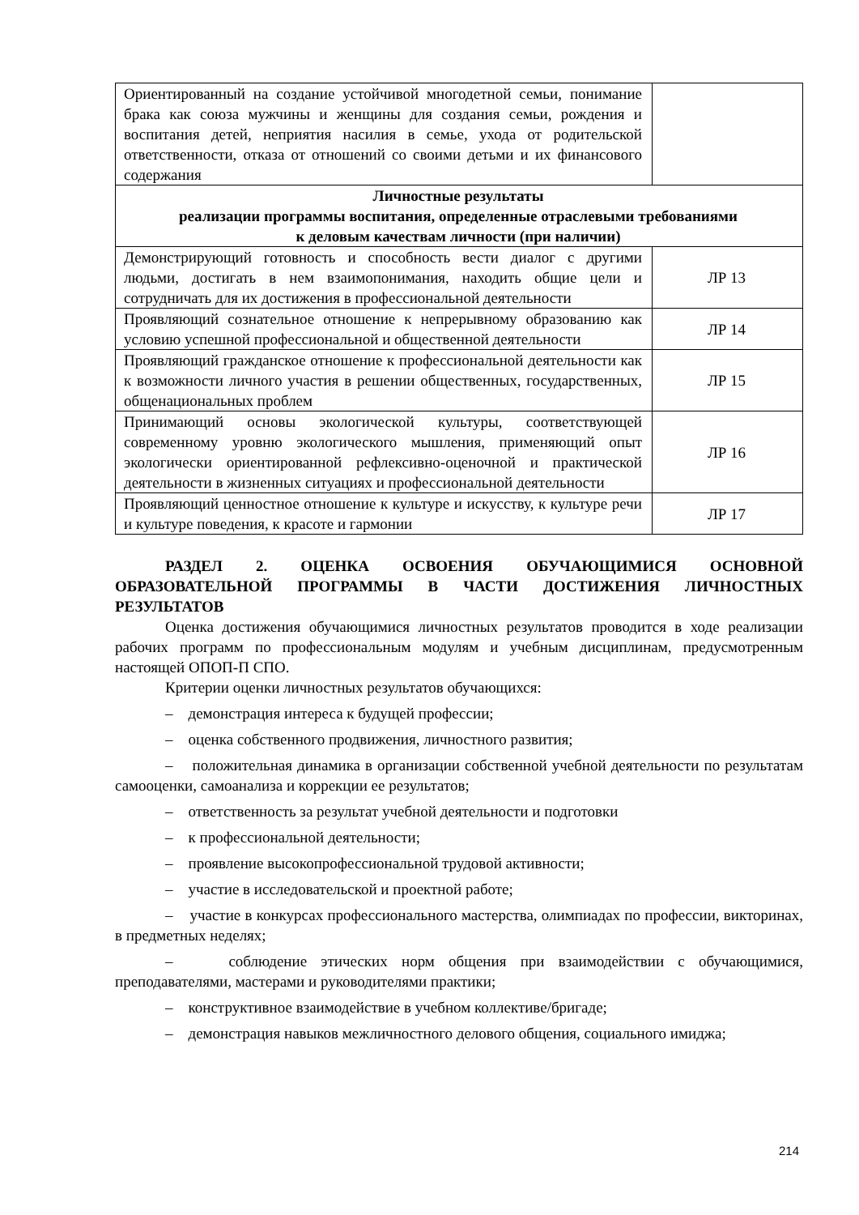| Ориентированный на создание устойчивой многодетной семьи, понимание брака как союза мужчины и женщины для создания семьи, рождения и воспитания детей, неприятия насилия в семье, ухода от родительской ответственности, отказа от отношений со своими детьми и их финансового содержания | |
| Личностные результаты реализации программы воспитания, определенные отраслевыми требованиями к деловым качествам личности (при наличии) | |
| Демонстрирующий готовность и способность вести диалог с другими людьми, достигать в нем взаимопонимания, находить общие цели и сотрудничать для их достижения в профессиональной деятельности | ЛР 13 |
| Проявляющий сознательное отношение к непрерывному образованию как условию успешной профессиональной и общественной деятельности | ЛР 14 |
| Проявляющий гражданское отношение к профессиональной деятельности как к возможности личного участия в решении общественных, государственных, общенациональных проблем | ЛР 15 |
| Принимающий основы экологической культуры, соответствующей современному уровню экологического мышления, применяющий опыт экологически ориентированной рефлексивно-оценочной и практической деятельности в жизненных ситуациях и профессиональной деятельности | ЛР 16 |
| Проявляющий ценностное отношение к культуре и искусству, к культуре речи и культуре поведения, к красоте и гармонии | ЛР 17 |
РАЗДЕЛ 2. ОЦЕНКА ОСВОЕНИЯ ОБУЧАЮЩИМИСЯ ОСНОВНОЙ ОБРАЗОВАТЕЛЬНОЙ ПРОГРАММЫ В ЧАСТИ ДОСТИЖЕНИЯ ЛИЧНОСТНЫХ РЕЗУЛЬТАТОВ
Оценка достижения обучающимися личностных результатов проводится в ходе реализации рабочих программ по профессиональным модулям и учебным дисциплинам, предусмотренным настоящей ОПОП-П СПО.
Критерии оценки личностных результатов обучающихся:
– демонстрация интереса к будущей профессии;
– оценка собственного продвижения, личностного развития;
– положительная динамика в организации собственной учебной деятельности по результатам самооценки, самоанализа и коррекции ее результатов;
– ответственность за результат учебной деятельности и подготовки
– к профессиональной деятельности;
– проявление высокопрофессиональной трудовой активности;
– участие в исследовательской и проектной работе;
– участие в конкурсах профессионального мастерства, олимпиадах по профессии, викторинах, в предметных неделях;
– соблюдение этических норм общения при взаимодействии с обучающимися, преподавателями, мастерами и руководителями практики;
– конструктивное взаимодействие в учебном коллективе/бригаде;
– демонстрация навыков межличностного делового общения, социального имиджа;
214